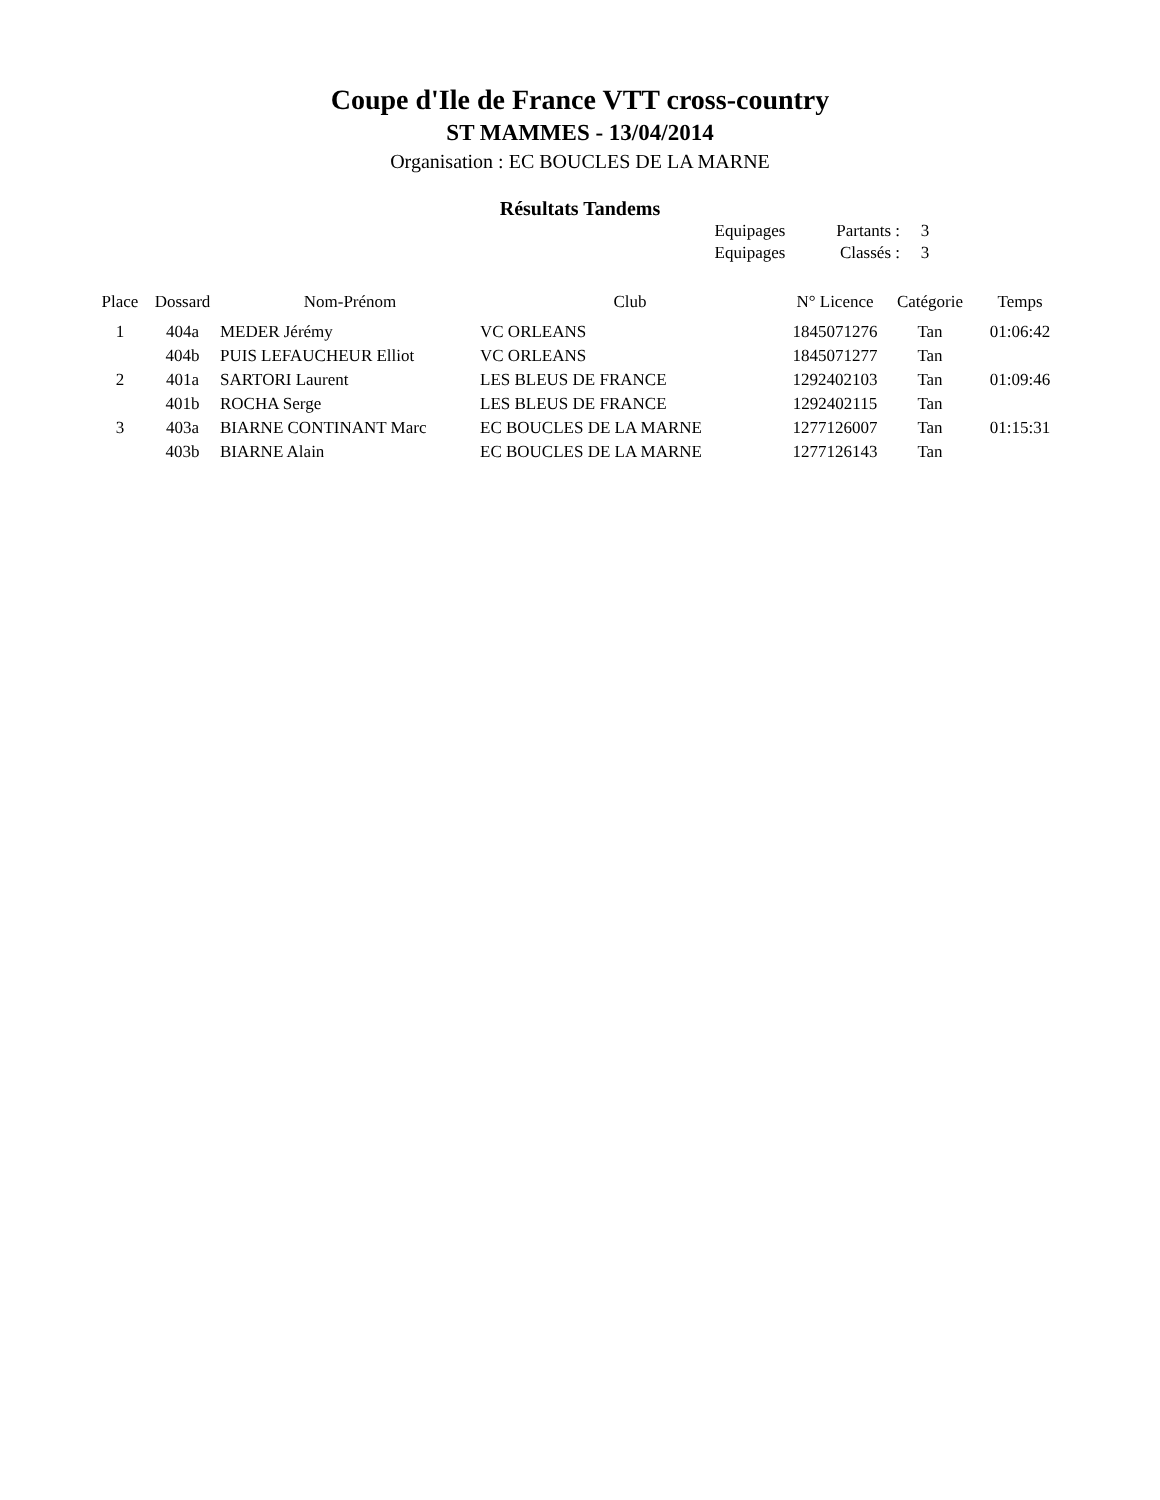Coupe d'Ile de France VTT cross-country
ST MAMMES - 13/04/2014
Organisation : EC BOUCLES DE LA MARNE
Résultats Tandems
| Equipages | Partants : | 3 |
| Equipages | Classés : | 3 |
| Place | Dossard | Nom-Prénom | Club | N° Licence | Catégorie | Temps |
| --- | --- | --- | --- | --- | --- | --- |
| 1 | 404a | MEDER Jérémy | VC ORLEANS | 1845071276 | Tan | 01:06:42 |
| | 404b | PUIS LEFAUCHEUR Elliot | VC ORLEANS | 1845071277 | Tan | |
| 2 | 401a | SARTORI Laurent | LES BLEUS DE FRANCE | 1292402103 | Tan | 01:09:46 |
| | 401b | ROCHA Serge | LES BLEUS DE FRANCE | 1292402115 | Tan | |
| 3 | 403a | BIARNE CONTINANT Marc | EC BOUCLES DE LA MARNE | 1277126007 | Tan | 01:15:31 |
| | 403b | BIARNE Alain | EC BOUCLES DE LA MARNE | 1277126143 | Tan | |